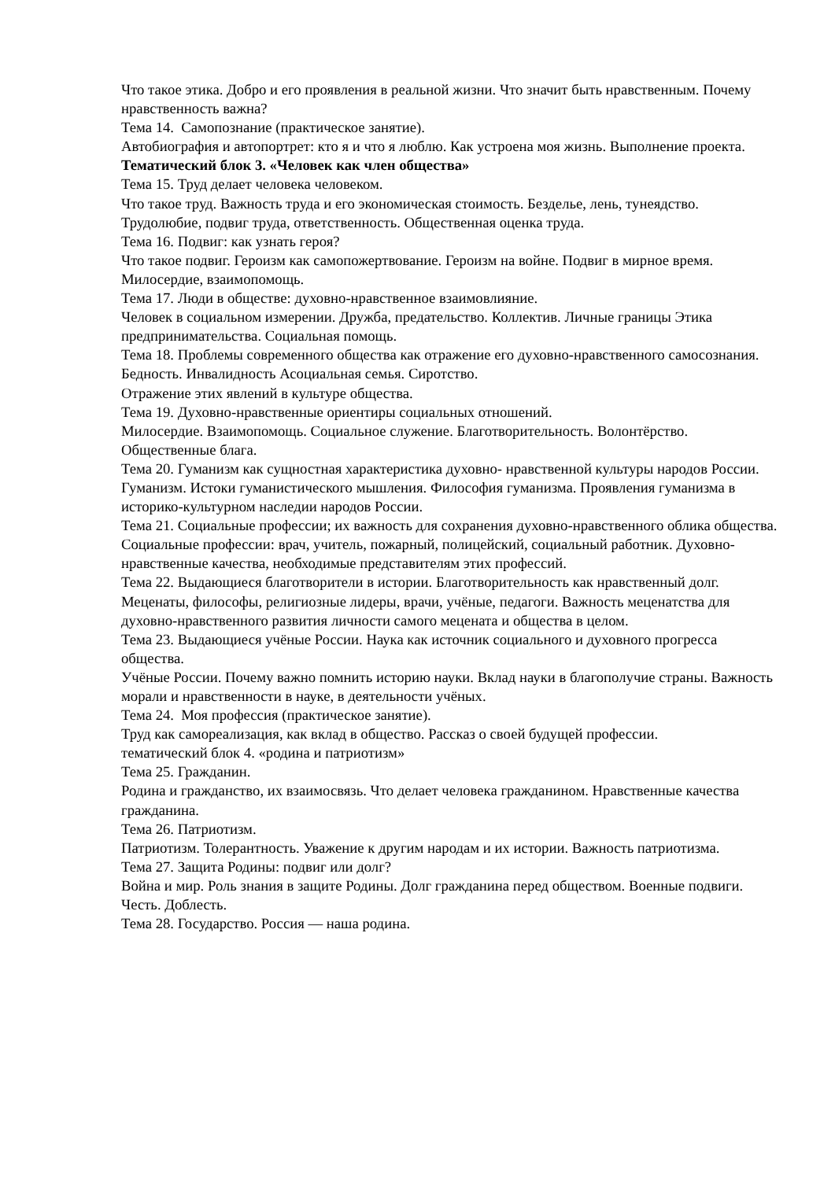Что такое этика. Добро и его проявления в реальной жизни. Что значит быть нравственным. Почему нравственность важна?
Тема 14. Самопознание (практическое занятие).
Автобиография и автопортрет: кто я и что я люблю. Как устроена моя жизнь. Выполнение проекта.
Тематический блок 3. «Человек как член общества»
Тема 15. Труд делает человека человеком.
Что такое труд. Важность труда и его экономическая стоимость. Безделье, лень, тунеядство. Трудолюбие, подвиг труда, ответственность. Общественная оценка труда.
Тема 16. Подвиг: как узнать героя?
Что такое подвиг. Героизм как самопожертвование. Героизм на войне. Подвиг в мирное время. Милосердие, взаимопомощь.
Тема 17. Люди в обществе: духовно-нравственное взаимовлияние.
Человек в социальном измерении. Дружба, предательство. Коллектив. Личные границы Этика предпринимательства. Социальная помощь.
Тема 18. Проблемы современного общества как отражение его духовно-нравственного самосознания.
Бедность. Инвалидность Асоциальная семья. Сиротство.
Отражение этих явлений в культуре общества.
Тема 19. Духовно-нравственные ориентиры социальных отношений.
Милосердие. Взаимопомощь. Социальное служение. Благотворительность. Волонтёрство. Общественные блага.
Тема 20. Гуманизм как сущностная характеристика духовно- нравственной культуры народов России.
Гуманизм. Истоки гуманистического мышления. Философия гуманизма. Проявления гуманизма в историко-культурном наследии народов России.
Тема 21. Социальные профессии; их важность для сохранения духовно-нравственного облика общества.
Социальные профессии: врач, учитель, пожарный, полицейский, социальный работник. Духовно-нравственные качества, необходимые представителям этих профессий.
Тема 22. Выдающиеся благотворители в истории. Благотворительность как нравственный долг.
Меценаты, философы, религиозные лидеры, врачи, учёные, педагоги. Важность меценатства для духовно-нравственного развития личности самого мецената и общества в целом.
Тема 23. Выдающиеся учёные России. Наука как источник социального и духовного прогресса общества.
Учёные России. Почему важно помнить историю науки. Вклад науки в благополучие страны. Важность морали и нравственности в науке, в деятельности учёных.
Тема 24. Моя профессия (практическое занятие).
Труд как самореализация, как вклад в общество. Рассказ о своей будущей профессии.
тематический блок 4. «родина и патриотизм»
Тема 25. Гражданин.
Родина и гражданство, их взаимосвязь. Что делает человека гражданином. Нравственные качества гражданина.
Тема 26. Патриотизм.
Патриотизм. Толерантность. Уважение к другим народам и их истории. Важность патриотизма.
Тема 27. Защита Родины: подвиг или долг?
Война и мир. Роль знания в защите Родины. Долг гражданина перед обществом. Военные подвиги. Честь. Доблесть.
Тема 28. Государство. Россия — наша родина.